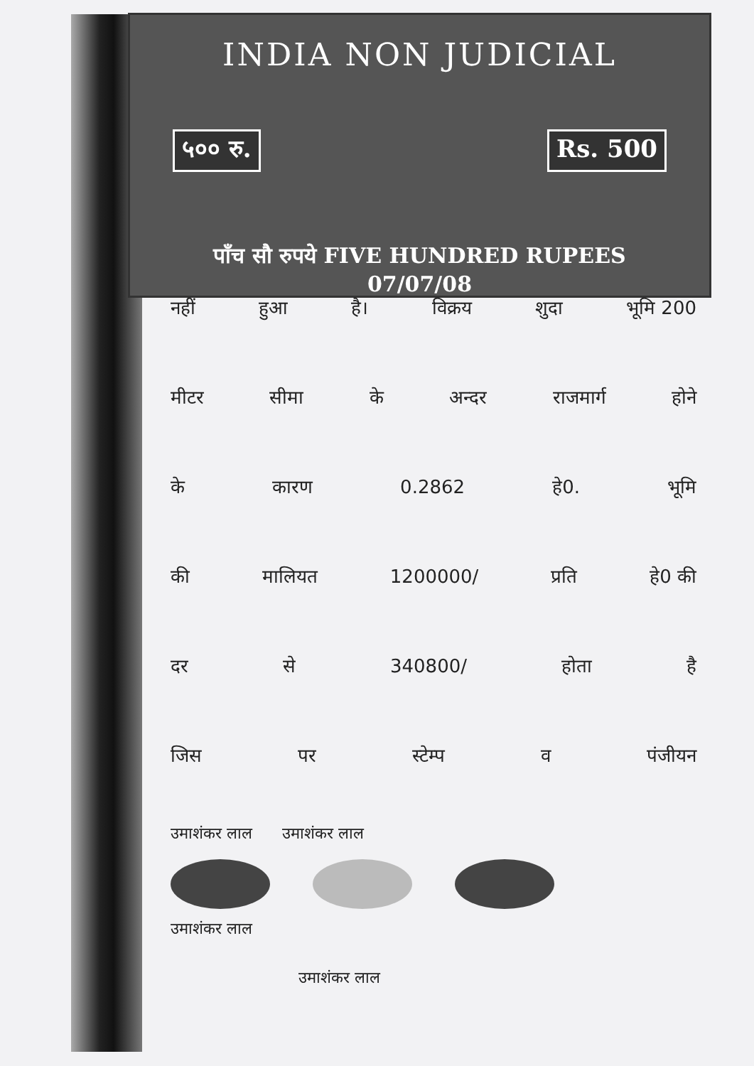INDIA NON JUDICIAL
५०० रु. Rs. 500
पाँच सौ रुपये FIVE HUNDRED RUPEES 07/07/08
नहीं हुआ है। विक्रय शुदा भूमि 200
मीटर सीमा के अन्दर राजमार्ग होने
के कारण 0.2862 हे0. भूमि
की मालियत 1200000/ प्रति हे0 की
दर से 340800/ होता है
जिस पर स्टेम्प व पंजीयन
उमाशंकर लाल उमाशंकर लाल
उमाशंकर लाल
उमाशंकर लाल